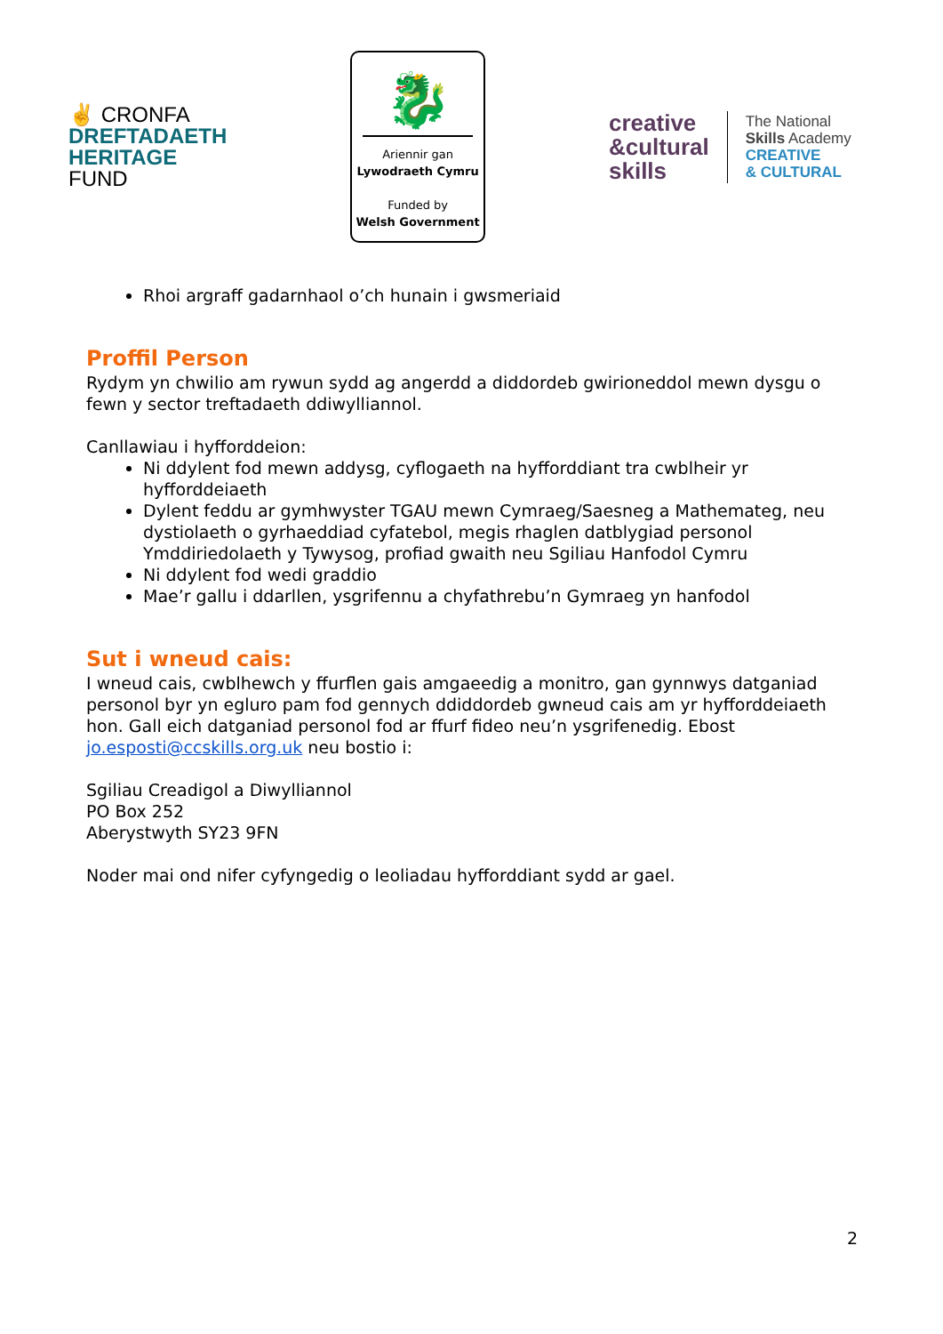✌ CRONFA
DREFTADAETH
HERITAGE
FUND
🐉
Ariennir gan
Lywodraeth Cymru
Funded by
Welsh Government
creative
&cultural
skills
The National
Skills Academy
CREATIVE
& CULTURAL
Rhoi argraff gadarnhaol o’ch hunain i gwsmeriaid
Proffil Person
Rydym yn chwilio am rywun sydd ag angerdd a diddordeb gwirioneddol mewn dysgu o fewn y sector treftadaeth ddiwylliannol.
Canllawiau i hyfforddeion:
Ni ddylent fod mewn addysg, cyflogaeth na hyfforddiant tra cwblheir yr hyfforddeiaeth
Dylent feddu ar gymhwyster TGAU mewn Cymraeg/Saesneg a Mathemateg, neu dystiolaeth o gyrhaeddiad cyfatebol, megis rhaglen datblygiad personol Ymddiriedolaeth y Tywysog, profiad gwaith neu Sgiliau Hanfodol Cymru
Ni ddylent fod wedi graddio
Mae’r gallu i ddarllen, ysgrifennu a chyfathrebu’n Gymraeg yn hanfodol
Sut i wneud cais:
I wneud cais, cwblhewch y ffurflen gais amgaeedig a monitro, gan gynnwys datganiad personol byr yn egluro pam fod gennych ddiddordeb gwneud cais am yr hyfforddeiaeth hon. Gall eich datganiad personol fod ar ffurf fideo neu’n ysgrifenedig. Ebost jo.esposti@ccskills.org.uk neu bostio i:
Sgiliau Creadigol a Diwylliannol
PO Box 252
Aberystwyth SY23 9FN
Noder mai ond nifer cyfyngedig o leoliadau hyfforddiant sydd ar gael.
2